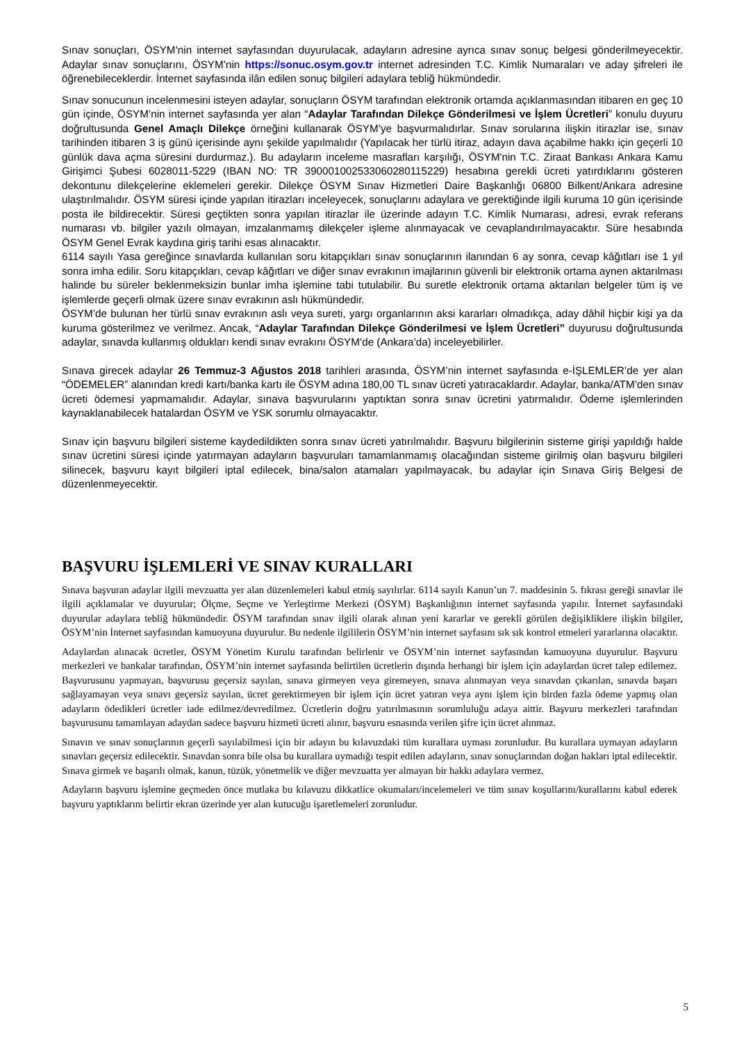Sınav sonuçları, ÖSYM’nin internet sayfasından duyurulacak, adayların adresine ayrıca sınav sonuç belgesi gönderilmeyecektir. Adaylar sınav sonuçlarını, ÖSYM’nin https://sonuc.osym.gov.tr internet adresinden T.C. Kimlik Numaraları ve aday şifreleri ile öğrenebileceklerdir. İnternet sayfasında ilân edilen sonuç bilgileri adaylara tebliğ hükmündedir.
Sınav sonucunun incelenmesini isteyen adaylar, sonuçların ÖSYM tarafından elektronik ortamda açıklanmasından itibaren en geç 10 gün içinde, ÖSYM’nin internet sayfasında yer alan “Adaylar Tarafından Dilekçe Gönderilmesi ve İşlem Ücretleri” konulu duyuru doğrultusunda Genel Amaçlı Dilekçe örneğini kullanarak ÖSYM’ye başvurmalıdırlar. Sınav sorularına ilişkin itirazlar ise, sınav tarihinden itibaren 3 iş günü içerisinde aynı şekilde yapılmalıdır (Yapılacak her türlü itiraz, adayın dava açabilme hakkı için geçerli 10 günlük dava açma süresini durdurmaz.). Bu adayların inceleme masrafları karşılığı, ÖSYM'nin T.C. Ziraat Bankası Ankara Kamu Girişimci Şubesi 6028011-5229 (IBAN NO: TR 390001002533060280115229) hesabına gerekli ücreti yatırdıklarını gösteren dekontunu dilekçelerine eklemeleri gerekir. Dilekçe ÖSYM Sınav Hizmetleri Daire Başkanlığı 06800 Bilkent/Ankara adresine ulaştırılmalıdır. ÖSYM süresi içinde yapılan itirazları inceleyecek, sonuçlarını adaylara ve gerektiğinde ilgili kuruma 10 gün içerisinde posta ile bildirecektir. Süresi geçtikten sonra yapılan itirazlar ile üzerinde adayın T.C. Kimlik Numarası, adresi, evrak referans numarası vb. bilgiler yazılı olmayan, imzalanmamış dilekçeler işleme alınmayacak ve cevaplandırılmayacaktır. Süre hesabında ÖSYM Genel Evrak kaydına giriş tarihi esas alınacaktır.
6114 sayılı Yasa gereğince sınavlarda kullanılan soru kitapçıkları sınav sonuçlarının ilanından 6 ay sonra, cevap kâğıtları ise 1 yıl sonra imha edilir. Soru kitapçıkları, cevap kâğıtları ve diğer sınav evrakının imajlarının güvenli bir elektronik ortama aynen aktarılması halinde bu süreler beklenmeksizin bunlar imha işlemine tabi tutulabilir. Bu suretle elektronik ortama aktarılan belgeler tüm iş ve işlemlerde geçerli olmak üzere sınav evrakının aslı hükmündedir.
ÖSYM’de bulunan her türlü sınav evrakının aslı veya sureti, yargı organlarının aksi kararları olmadıkça, aday dâhil hiçbir kişi ya da kuruma gösterilmez ve verilmez. Ancak, “Adaylar Tarafından Dilekçe Gönderilmesi ve İşlem Ücretleri” duyurusu doğrultusunda adaylar, sınavda kullanmış oldukları kendi sınav evrakını ÖSYM’de (Ankara’da) inceleyebilirler.
Sınava girecek adaylar 26 Temmuz-3 Ağustos 2018 tarihleri arasında, ÖSYM’nin internet sayfasında e-İŞLEMLER’de yer alan “ÖDEMELER” alanından kredi kartı/banka kartı ile ÖSYM adına 180,00 TL sınav ücreti yatıracaklardır. Adaylar, banka/ATM’den sınav ücreti ödemesi yapmamalıdır. Adaylar, sınava başvurularını yaptıktan sonra sınav ücretini yatırmalıdır. Ödeme işlemlerinden kaynaklanabilecek hatalardan ÖSYM ve YSK sorumlu olmayacaktır.
Sınav için başvuru bilgileri sisteme kaydedildikten sonra sınav ücreti yatırılmalıdır. Başvuru bilgilerinin sisteme girişi yapıldığı halde sınav ücretini süresi içinde yatırmayan adayların başvuruları tamamlanmamış olacağından sisteme girilmiş olan başvuru bilgileri silinecek, başvuru kayıt bilgileri iptal edilecek, bina/salon atamaları yapılmayacak, bu adaylar için Sınava Giriş Belgesi de düzenlenmeyecektir.
BAŞVURU İŞLEMLERİ VE SINAV KURALLARI
Sınava başvuran adaylar ilgili mevzuatta yer alan düzenlemeleri kabul etmiş sayılırlar. 6114 sayılı Kanun’un 7. maddesinin 5. fıkrası gereği sınavlar ile ilgili açıklamalar ve duyurular; Ölçme, Seçme ve Yerleştirme Merkezi (ÖSYM) Başkanlığının internet sayfasında yapılır. İnternet sayfasındaki duyurular adaylara tebliğ hükmündedir. ÖSYM tarafından sınav ilgili olarak alınan yeni kararlar ve gerekli görülen değişikliklere ilişkin bilgiler, ÖSYM’nin İnternet sayfasından kamuoyuna duyurulur. Bu nedenle ilgililerin ÖSYM’nin internet sayfasını sık sık kontrol etmeleri yararlarına olacaktır.
Adaylardan alınacak ücretler, ÖSYM Yönetim Kurulu tarafından belirlenir ve ÖSYM’nin internet sayfasından kamuoyuna duyurulur. Başvuru merkezleri ve bankalar tarafından, ÖSYM’nin internet sayfasında belirtilen ücretlerin dışında herhangi bir işlem için adaylardan ücret talep edilemez. Başvurusunu yapmayan, başvurusu geçersiz sayılan, sınava girmeyen veya giremeyen, sınava alınmayan veya sınavdan çıkarılan, sınavda başarı sağlayamayan veya sınavı geçersiz sayılan, ücret gerektirmeyen bir işlem için ücret yatıran veya aynı işlem için birden fazla ödeme yapmış olan adayların ödedikleri ücretler iade edilmez/devredilmez. Ücretlerin doğru yatırılmasının sorumluluğu adaya aittir. Başvuru merkezleri tarafından başvurusunu tamamlayan adaydan sadece başvuru hizmeti ücreti alınır, başvuru esnasında verilen şifre için ücret alınmaz.
Sınavın ve sınav sonuçlarının geçerli sayılabilmesi için bir adayın bu kılavuzdaki tüm kurallara uyması zorunludur. Bu kurallara uymayan adayların sınavları geçersiz edilecektir. Sınavdan sonra bile olsa bu kurallara uymadığı tespit edilen adayların, sınav sonuçlarından doğan hakları iptal edilecektir. Sınava girmek ve başarılı olmak, kanun, tüzük, yönetmelik ve diğer mevzuatta yer almayan bir hakkı adaylara vermez.
Adayların başvuru işlemine geçmeden önce mutlaka bu kılavuzu dikkatlice okumaları/incelemeleri ve tüm sınav koşullarını/kurallarını kabul ederek başvuru yaptıklarını belirtir ekran üzerinde yer alan kutucuğu işaretlemeleri zorunludur.
5